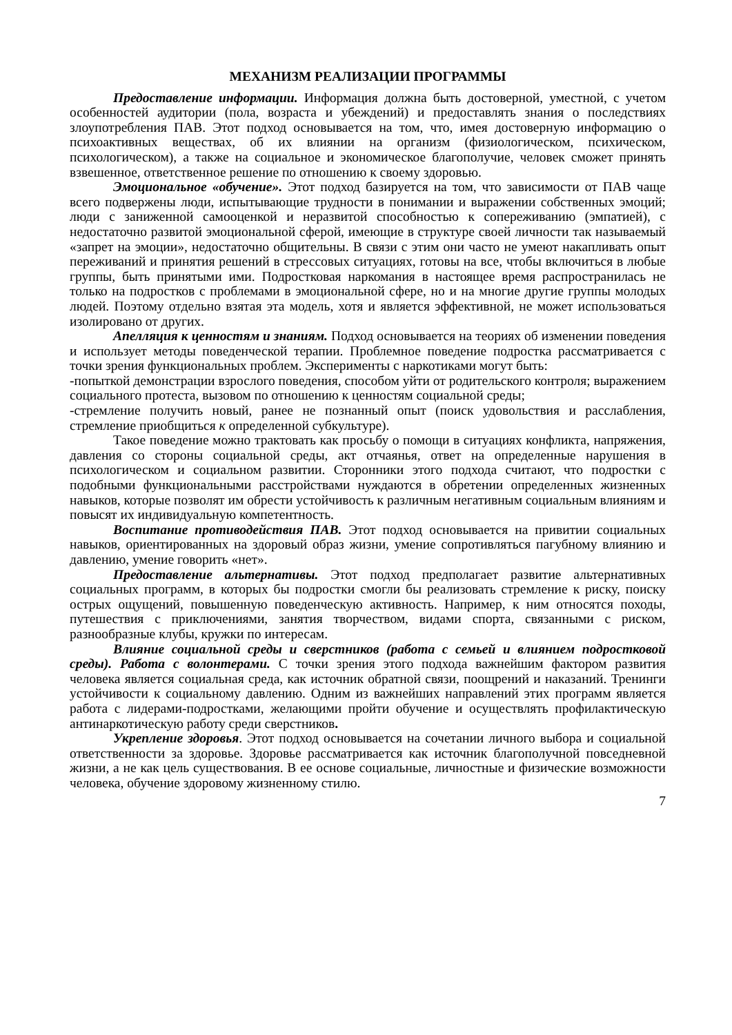МЕХАНИЗМ РЕАЛИЗАЦИИ ПРОГРАММЫ
Предоставление информации. Информация должна быть достоверной, уместной, с учетом особенностей аудитории (пола, возраста и убеждений) и предоставлять знания о последствиях злоупотребления ПАВ. Этот подход основывается на том, что, имея достоверную информацию о психоактивных веществах, об их влиянии на организм (физиологическом, психическом, психологическом), а также на социальное и экономическое благополучие, человек сможет принять взвешенное, ответственное решение по отношению к своему здоровью.
Эмоциональное «обучение». Этот подход базируется на том, что зависимости от ПАВ чаще всего подвержены люди, испытывающие трудности в понимании и выражении собственных эмоций; люди с заниженной самооценкой и неразвитой способностью к сопереживанию (эмпатией), с недостаточно развитой эмоциональной сферой, имеющие в структуре своей личности так называемый «запрет на эмоции», недостаточно общительны. В связи с этим они часто не умеют накапливать опыт переживаний и принятия решений в стрессовых ситуациях, готовы на все, чтобы включиться в любые группы, быть принятыми ими. Подростковая наркомания в настоящее время распространилась не только на подростков с проблемами в эмоциональной сфере, но и на многие другие группы молодых людей. Поэтому отдельно взятая эта модель, хотя и является эффективной, не может использоваться изолировано от других.
Апелляция к ценностям и знаниям. Подход основывается на теориях об изменении поведения и использует методы поведенческой терапии. Проблемное поведение подростка рассматривается с точки зрения функциональных проблем. Эксперименты с наркотиками могут быть:
-попыткой демонстрации взрослого поведения, способом уйти от родительского контроля; выражением социального протеста, вызовом по отношению к ценностям социальной среды;
-стремление получить новый, ранее не познанный опыт (поиск удовольствия и расслабления, стремление приобщиться к определенной субкультуре).
Такое поведение можно трактовать как просьбу о помощи в ситуациях конфликта, напряжения, давления со стороны социальной среды, акт отчаянья, ответ на определенные нарушения в психологическом и социальном развитии. Сторонники этого подхода считают, что подростки с подобными функциональными расстройствами нуждаются в обретении определенных жизненных навыков, которые позволят им обрести устойчивость к различным негативным социальным влияниям и повысят их индивидуальную компетентность.
Воспитание противодействия ПАВ. Этот подход основывается на привитии социальных навыков, ориентированных на здоровый образ жизни, умение сопротивляться пагубному влиянию и давлению, умение говорить «нет».
Предоставление альтернативы. Этот подход предполагает развитие альтернативных социальных программ, в которых бы подростки смогли бы реализовать стремление к риску, поиску острых ощущений, повышенную поведенческую активность. Например, к ним относятся походы, путешествия с приключениями, занятия творчеством, видами спорта, связанными с риском, разнообразные клубы, кружки по интересам.
Влияние социальной среды и сверстников (работа с семьей и влиянием подростковой среды). Работа с волонтерами. С точки зрения этого подхода важнейшим фактором развития человека является социальная среда, как источник обратной связи, поощрений и наказаний. Тренинги устойчивости к социальному давлению. Одним из важнейших направлений этих программ является работа с лидерами-подростками, желающими пройти обучение и осуществлять профилактическую антинаркотическую работу среди сверстников.
Укрепление здоровья. Этот подход основывается на сочетании личного выбора и социальной ответственности за здоровье. Здоровье рассматривается как источник благополучной повседневной жизни, а не как цель существования. В ее основе социальные, личностные и физические возможности человека, обучение здоровому жизненному стилю.
7